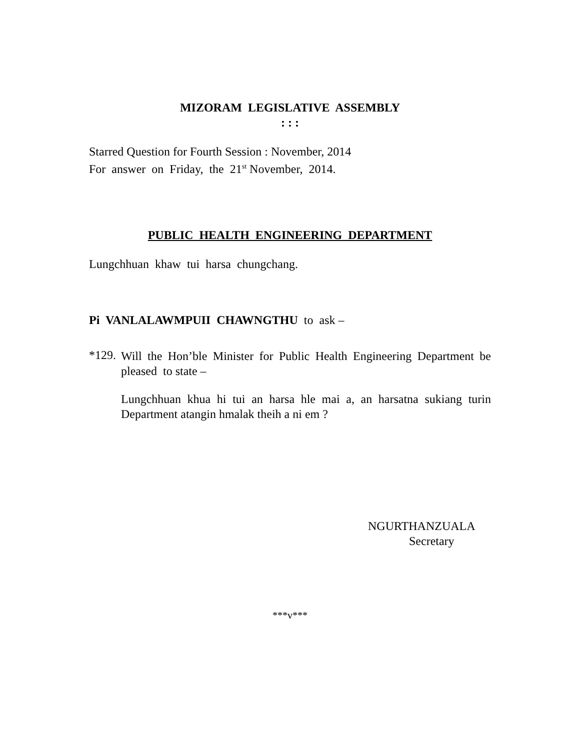MIZORAM LEGISLATIVE ASSEMBLY
: : :
Starred Question for Fourth Session : November, 2014
For answer on Friday, the 21<sup>st</sup> November, 2014.
PUBLIC HEALTH ENGINEERING DEPARTMENT
Lungchhuan khaw tui harsa chungchang.
Pi VANLALAWMPUII CHAWNGTHU to ask –
*129.
Will the Hon’ble Minister for Public Health Engineering Department be pleased to state –
Lungchhuan khua hi tui an harsa hle mai a, an harsatna sukiang turin Department atangin hmalak theih a ni em ?
NGURTHANZUALA
Secretary
***v***